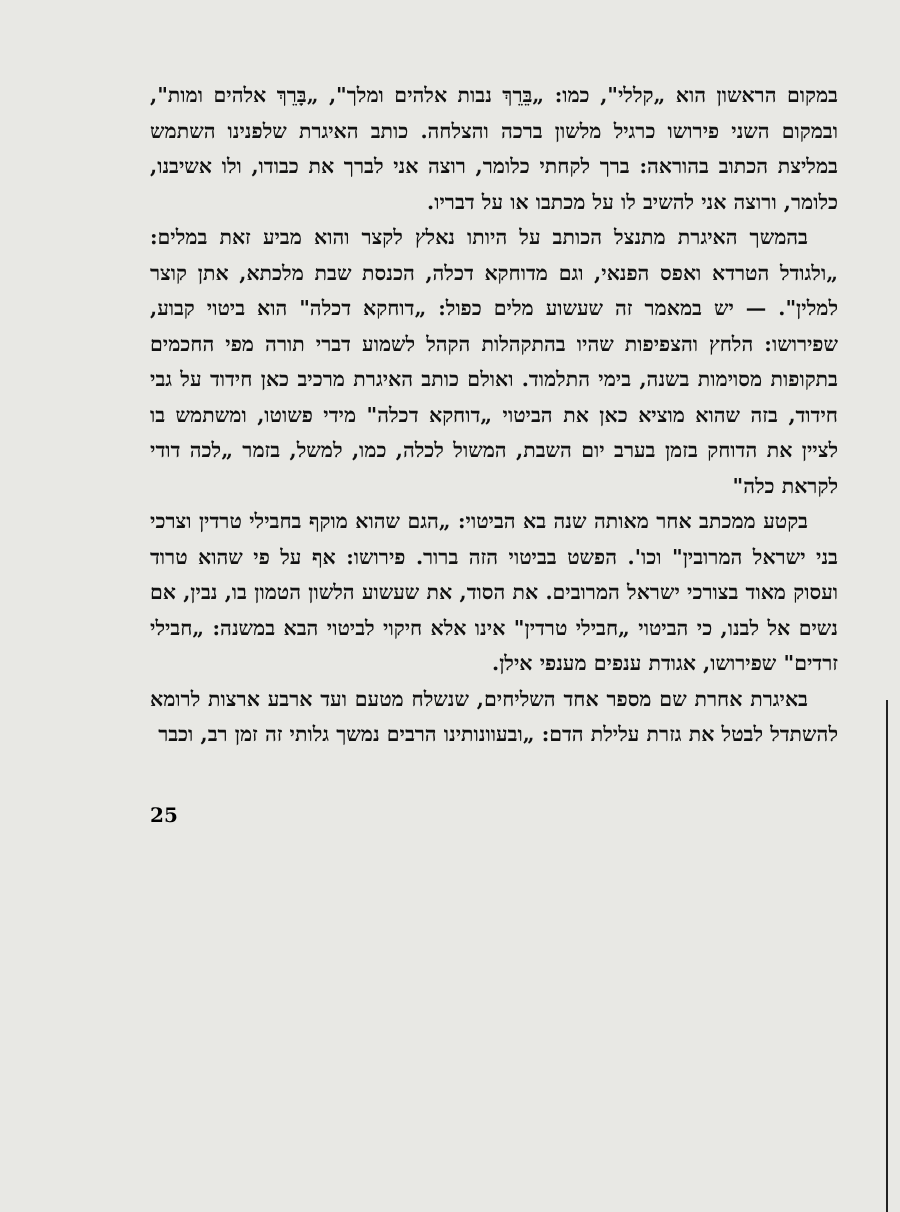במקום הראשון הוא „קללי", כמו: „בֵּרֵךְ נבות אלהים ומלך", „בָּרֵךְ אלהים ומות", ובמקום השני פירושו כרגיל מלשון ברכה והצלחה. כותב האיגרת שלפנינו השתמש במליצת הכתוב בהוראה: ברך לקחתי כלומר, רוצה אני לברך את כבודו, ולו אשיבנו, כלומר, ורוצה אני להשיב לו על מכתבו או על דבריו.
בהמשך האיגרת מתנצל הכותב על היותו נאלץ לקצר והוא מביע זאת במלים: „ולגודל הטרדא ואפס הפנאי, וגם מדוחקא דכלה, הכנסת שבת מלכתא, אתן קוצר למלין". — יש במאמר זה שעשוע מלים כפול: „דוחקא דכלה" הוא ביטוי קבוע, שפירושו: הלחץ והצפיפות שהיו בהתקהלות הקהל לשמוע דברי תורה מפי החכמים בתקופות מסוימות בשנה, בימי התלמוד. ואולם כותב האיגרת מרכיב כאן חידוד על גבי חידוד, בזה שהוא מוציא כאן את הביטוי „דוחקא דכלה" מידי פשוטו, ומשתמש בו לציין את הדוחק בזמן בערב יום השבת, המשול לכלה, כמו, למשל, בזמר „לכה דודי לקראת כלה"
בקטע ממכתב אחר מאותה שנה בא הביטוי: „הגם שהוא מוקף בחבילי טרדין וצרכי בני ישראל המרובין" וכו'. הפשט בביטוי הזה ברור. פירושו: אף על פי שהוא טרוד ועסוק מאוד בצורכי ישראל המרובים. את הסוד, את שעשוע הלשון הטמון בו, נבין, אם נשים אל לבנו, כי הביטוי „חבילי טרדין" אינו אלא חיקוי לביטוי הבא במשנה: „חבילי זרדים" שפירושו, אגודת ענפים מענפי אילן.
באיגרת אחרת שם מספר אחד השליחים, שנשלח מטעם ועד ארבע ארצות לרומא להשתדל לבטל את גזרת עלילת הדם: „ובעוונותינו הרבים נמשך גלותי זה זמן רב, וכבר
25